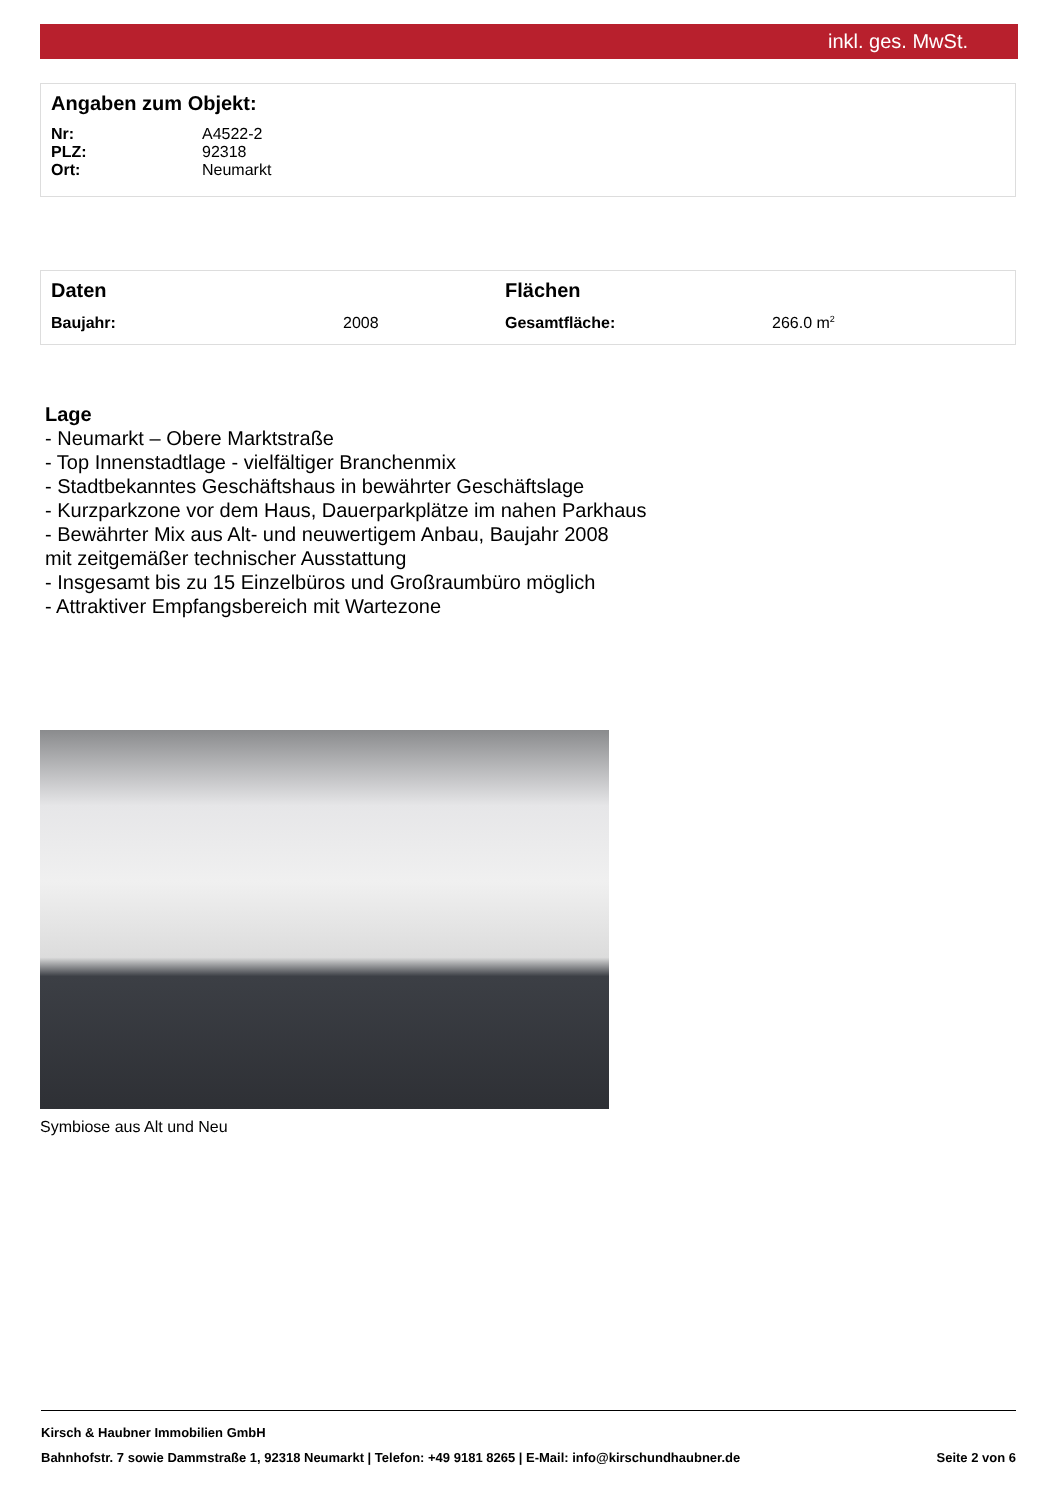inkl. ges. MwSt.
Angaben zum Objekt:
| Nr: | A4522-2 |
| PLZ: | 92318 |
| Ort: | Neumarkt |
| Daten | | Flächen | |
| Baujahr: | 2008 | Gesamtfläche: | 266.0 m<sup>2</sup> |
Lage
- Neumarkt – Obere Marktstraße
- Top Innenstadtlage - vielfältiger Branchenmix
- Stadtbekanntes Geschäftshaus in bewährter Geschäftslage
- Kurzparkzone vor dem Haus, Dauerparkplätze im nahen Parkhaus
- Bewährter Mix aus Alt- und neuwertigem Anbau, Baujahr 2008
mit zeitgemäßer technischer Ausstattung
- Insgesamt bis zu 15 Einzelbüros und Großraumbüro möglich
- Attraktiver Empfangsbereich mit Wartezone
Symbiose aus Alt und Neu
Kirsch & Haubner Immobilien GmbH
Bahnhofstr. 7 sowie Dammstraße 1, 92318 Neumarkt | Telefon: +49 9181 8265 | E-Mail: info@kirschundhaubner.de Seite 2 von 6